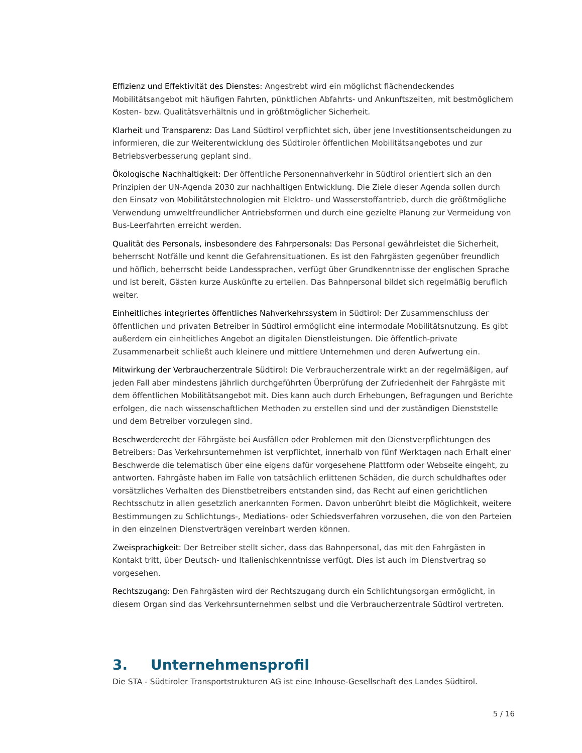Effizienz und Effektivität des Dienstes: Angestrebt wird ein möglichst flächendeckendes Mobilitätsangebot mit häufigen Fahrten, pünktlichen Abfahrts- und Ankunftszeiten, mit bestmöglichem Kosten- bzw. Qualitätsverhältnis und in größtmöglicher Sicherheit.
Klarheit und Transparenz: Das Land Südtirol verpflichtet sich, über jene Investitionsentscheidungen zu informieren, die zur Weiterentwicklung des Südtiroler öffentlichen Mobilitätsangebotes und zur Betriebsverbesserung geplant sind.
Ökologische Nachhaltigkeit: Der öffentliche Personennahverkehr in Südtirol orientiert sich an den Prinzipien der UN-Agenda 2030 zur nachhaltigen Entwicklung. Die Ziele dieser Agenda sollen durch den Einsatz von Mobilitätstechnologien mit Elektro- und Wasserstoffantrieb, durch die größtmögliche Verwendung umweltfreundlicher Antriebsformen und durch eine gezielte Planung zur Vermeidung von Bus-Leerfahrten erreicht werden.
Qualität des Personals, insbesondere des Fahrpersonals: Das Personal gewährleistet die Sicherheit, beherrscht Notfälle und kennt die Gefahrensituationen. Es ist den Fahrgästen gegenüber freundlich und höflich, beherrscht beide Landessprachen, verfügt über Grundkenntnisse der englischen Sprache und ist bereit, Gästen kurze Auskünfte zu erteilen. Das Bahnpersonal bildet sich regelmäßig beruflich weiter.
Einheitliches integriertes öffentliches Nahverkehrssystem in Südtirol: Der Zusammenschluss der öffentlichen und privaten Betreiber in Südtirol ermöglicht eine intermodale Mobilitätsnutzung. Es gibt außerdem ein einheitliches Angebot an digitalen Dienstleistungen. Die öffentlich-private Zusammenarbeit schließt auch kleinere und mittlere Unternehmen und deren Aufwertung ein.
Mitwirkung der Verbraucherzentrale Südtirol: Die Verbraucherzentrale wirkt an der regelmäßigen, auf jeden Fall aber mindestens jährlich durchgeführten Überprüfung der Zufriedenheit der Fahrgäste mit dem öffentlichen Mobilitätsangebot mit. Dies kann auch durch Erhebungen, Befragungen und Berichte erfolgen, die nach wissenschaftlichen Methoden zu erstellen sind und der zuständigen Dienststelle und dem Betreiber vorzulegen sind.
Beschwerderecht der Fährgäste bei Ausfällen oder Problemen mit den Dienstverpflichtungen des Betreibers: Das Verkehrsunternehmen ist verpflichtet, innerhalb von fünf Werktagen nach Erhalt einer Beschwerde die telematisch über eine eigens dafür vorgesehene Plattform oder Webseite eingeht, zu antworten. Fahrgäste haben im Falle von tatsächlich erlittenen Schäden, die durch schuldhaftes oder vorsätzliches Verhalten des Dienstbetreibers entstanden sind, das Recht auf einen gerichtlichen Rechtsschutz in allen gesetzlich anerkannten Formen. Davon unberührt bleibt die Möglichkeit, weitere Bestimmungen zu Schlichtungs-, Mediations- oder Schiedsverfahren vorzusehen, die von den Parteien in den einzelnen Dienstverträgen vereinbart werden können.
Zweisprachigkeit: Der Betreiber stellt sicher, dass das Bahnpersonal, das mit den Fahrgästen in Kontakt tritt, über Deutsch- und Italienischkenntnisse verfügt. Dies ist auch im Dienstvertrag so vorgesehen.
Rechtszugang: Den Fahrgästen wird der Rechtszugang durch ein Schlichtungsorgan ermöglicht, in diesem Organ sind das Verkehrsunternehmen selbst und die Verbraucherzentrale Südtirol vertreten.
3. Unternehmensprofil
Die STA - Südtiroler Transportstrukturen AG ist eine Inhouse-Gesellschaft des Landes Südtirol.
5 / 16